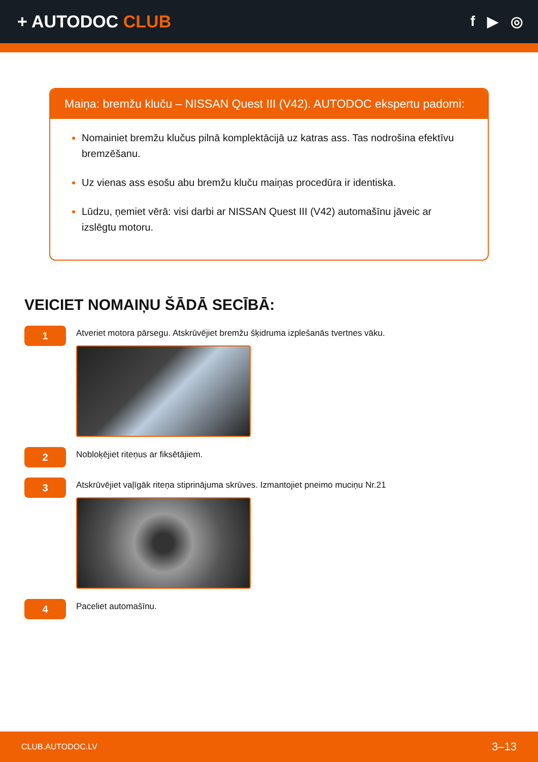+ AUTODOC CLUB
f ▶ ◎
Maiņa: bremžu kluču – NISSAN Quest III (V42). AUTODOC ekspertu padomi:
Nomainiet bremžu klučus pilnā komplektācijā uz katras ass. Tas nodrošina efektīvu bremzēšanu.
Uz vienas ass esošu abu bremžu kluču maiņas procedūra ir identiska.
Lūdzu, ņemiet vērā: visi darbi ar NISSAN Quest III (V42) automašīnu jāveic ar izslēgtu motoru.
VEICIET NOMAIŅU ŠĀDĀ SECĪBĀ:
1
Atveriet motora pārsegu. Atskrūvējiet bremžu šķidruma izplešanās tvertnes vāku.
2
Nobloķējiet riteņus ar fiksētājiem.
3
Atskrūvējiet vaļīgāk riteņa stiprinājuma skrūves. Izmantojiet pneimo muciņu Nr.21
4
Paceliet automašīnu.
CLUB.AUTODOC.LV 3–13